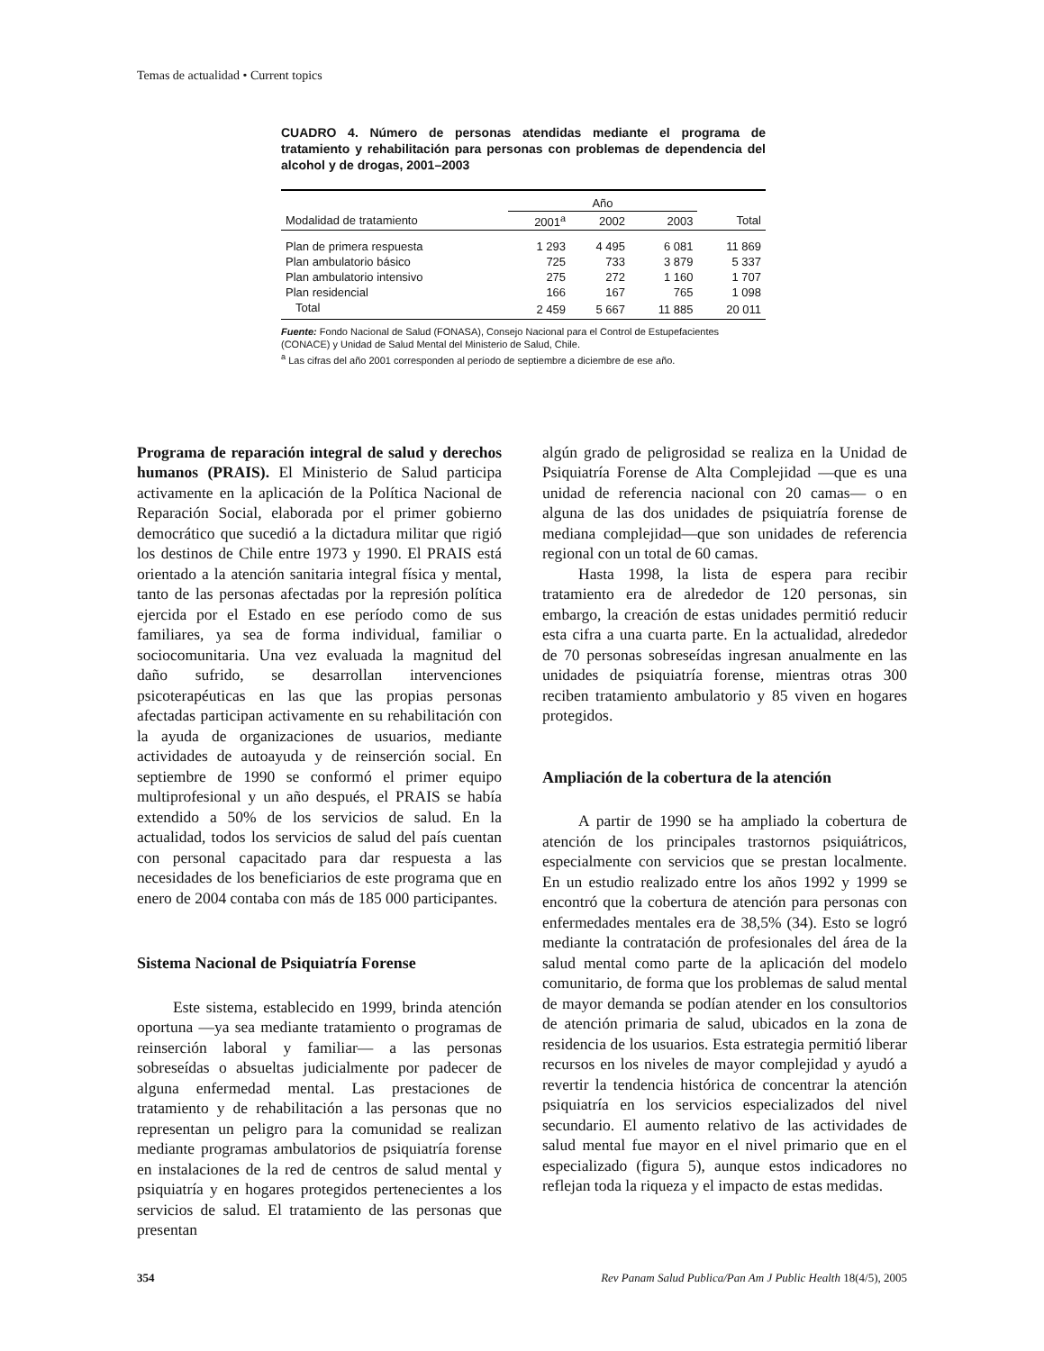Temas de actualidad • Current topics
CUADRO 4. Número de personas atendidas mediante el programa de tratamiento y rehabilitación para personas con problemas de dependencia del alcohol y de drogas, 2001–2003
| | Año | | | |
| --- | --- | --- | --- | --- |
| Modalidad de tratamiento | 2001<sup>a</sup> | 2002 | 2003 | Total |
| Plan de primera respuesta | 1 293 | 4 495 | 6 081 | 11 869 |
| Plan ambulatorio básico | 725 | 733 | 3 879 | 5 337 |
| Plan ambulatorio intensivo | 275 | 272 | 1 160 | 1 707 |
| Plan residencial | 166 | 167 | 765 | 1 098 |
| Total | 2 459 | 5 667 | 11 885 | 20 011 |
Fuente: Fondo Nacional de Salud (FONASA), Consejo Nacional para el Control de Estupefacientes (CONACE) y Unidad de Salud Mental del Ministerio de Salud, Chile.
<sup>a</sup> Las cifras del año 2001 corresponden al período de septiembre a diciembre de ese año.
Programa de reparación integral de salud y derechos humanos (PRAIS). El Ministerio de Salud participa activamente en la aplicación de la Política Nacional de Reparación Social, elaborada por el primer gobierno democrático que sucedió a la dictadura militar que rigió los destinos de Chile entre 1973 y 1990. El PRAIS está orientado a la atención sanitaria integral física y mental, tanto de las personas afectadas por la represión política ejercida por el Estado en ese período como de sus familiares, ya sea de forma individual, familiar o sociocomunitaria. Una vez evaluada la magnitud del daño sufrido, se desarrollan intervenciones psicoterapéuticas en las que las propias personas afectadas participan activamente en su rehabilitación con la ayuda de organizaciones de usuarios, mediante actividades de autoayuda y de reinserción social. En septiembre de 1990 se conformó el primer equipo multiprofesional y un año después, el PRAIS se había extendido a 50% de los servicios de salud. En la actualidad, todos los servicios de salud del país cuentan con personal capacitado para dar respuesta a las necesidades de los beneficiarios de este programa que en enero de 2004 contaba con más de 185 000 participantes.
Sistema Nacional de Psiquiatría Forense
Este sistema, establecido en 1999, brinda atención oportuna —ya sea mediante tratamiento o programas de reinserción laboral y familiar— a las personas sobreseídas o absueltas judicialmente por padecer de alguna enfermedad mental. Las prestaciones de tratamiento y de rehabilitación a las personas que no representan un peligro para la comunidad se realizan mediante programas ambulatorios de psiquiatría forense en instalaciones de la red de centros de salud mental y psiquiatría y en hogares protegidos pertenecientes a los servicios de salud. El tratamiento de las personas que presentan
algún grado de peligrosidad se realiza en la Unidad de Psiquiatría Forense de Alta Complejidad —que es una unidad de referencia nacional con 20 camas— o en alguna de las dos unidades de psiquiatría forense de mediana complejidad—que son unidades de referencia regional con un total de 60 camas.
Hasta 1998, la lista de espera para recibir tratamiento era de alrededor de 120 personas, sin embargo, la creación de estas unidades permitió reducir esta cifra a una cuarta parte. En la actualidad, alrededor de 70 personas sobreseídas ingresan anualmente en las unidades de psiquiatría forense, mientras otras 300 reciben tratamiento ambulatorio y 85 viven en hogares protegidos.
Ampliación de la cobertura de la atención
A partir de 1990 se ha ampliado la cobertura de atención de los principales trastornos psiquiátricos, especialmente con servicios que se prestan localmente. En un estudio realizado entre los años 1992 y 1999 se encontró que la cobertura de atención para personas con enfermedades mentales era de 38,5% (34). Esto se logró mediante la contratación de profesionales del área de la salud mental como parte de la aplicación del modelo comunitario, de forma que los problemas de salud mental de mayor demanda se podían atender en los consultorios de atención primaria de salud, ubicados en la zona de residencia de los usuarios. Esta estrategia permitió liberar recursos en los niveles de mayor complejidad y ayudó a revertir la tendencia histórica de concentrar la atención psiquiatría en los servicios especializados del nivel secundario. El aumento relativo de las actividades de salud mental fue mayor en el nivel primario que en el especializado (figura 5), aunque estos indicadores no reflejan toda la riqueza y el impacto de estas medidas.
354 Rev Panam Salud Publica/Pan Am J Public Health 18(4/5), 2005